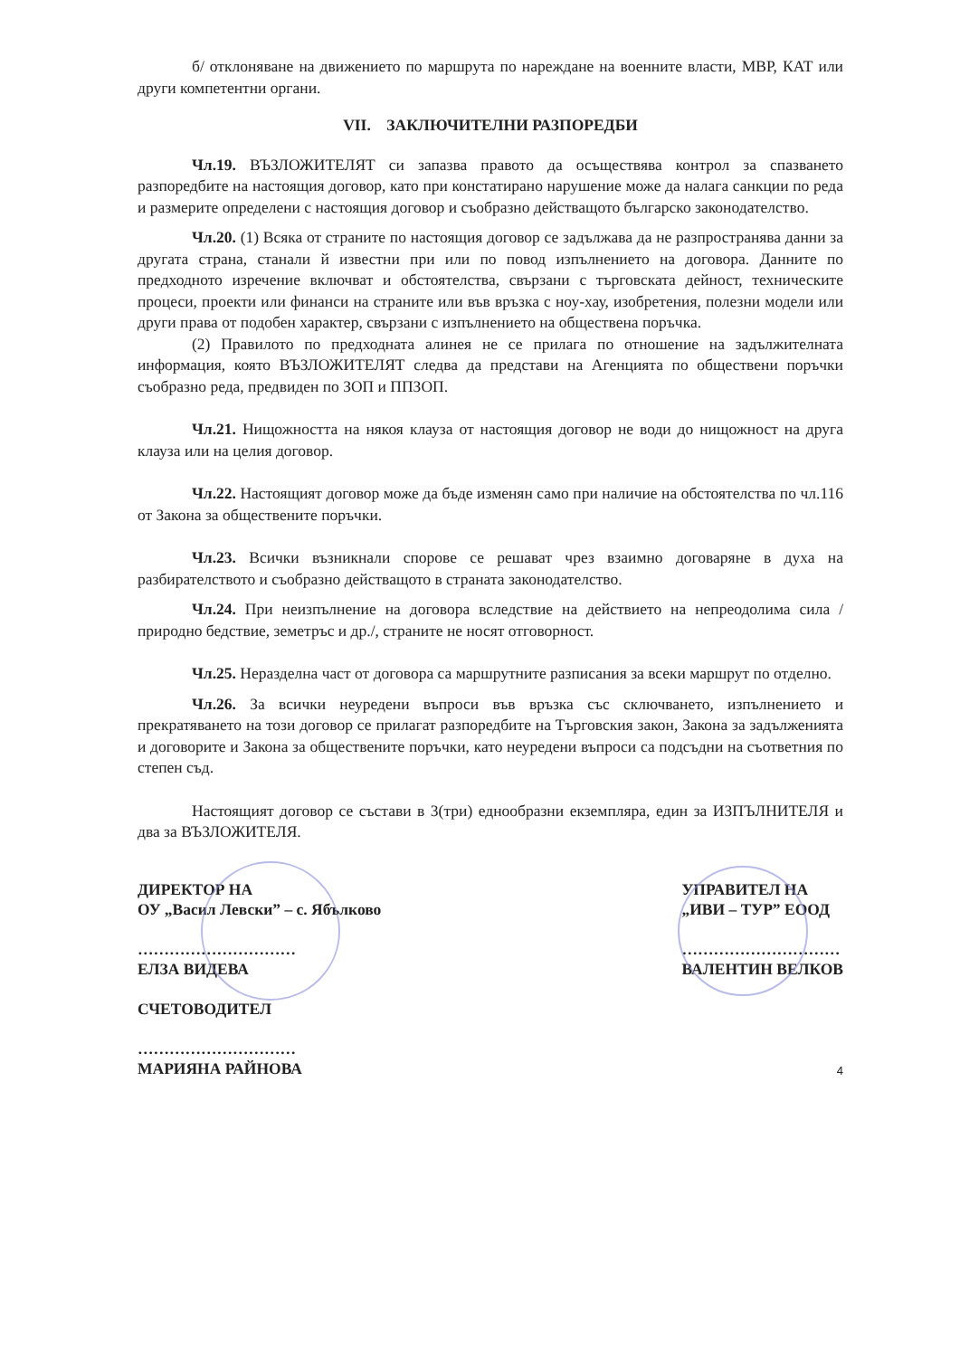б/ отклоняване на движението по маршрута по нареждане на военните власти, МВР, КАТ или други компетентни органи.
VII. ЗАКЛЮЧИТЕЛНИ РАЗПОРЕДБИ
Чл.19. ВЪЗЛОЖИТЕЛЯТ си запазва правото да осъществява контрол за спазването разпоредбите на настоящия договор, като при констатирано нарушение може да налага санкции по реда и размерите определени с настоящия договор и съобразно действащото българско законодателство.
Чл.20. (1) Всяка от страните по настоящия договор се задължава да не разпространява данни за другата страна, станали й известни при или по повод изпълнението на договора. Данните по предходното изречение включват и обстоятелства, свързани с търговската дейност, техническите процеси, проекти или финанси на страните или във връзка с ноу-хау, изобретения, полезни модели или други права от подобен характер, свързани с изпълнението на обществена поръчка.
(2) Правилото по предходната алинея не се прилага по отношение на задължителната информация, която ВЪЗЛОЖИТЕЛЯТ следва да представи на Агенцията по обществени поръчки съобразно реда, предвиден по ЗОП и ППЗОП.
Чл.21. Нищожността на някоя клауза от настоящия договор не води до нищожност на друга клауза или на целия договор.
Чл.22. Настоящият договор може да бъде изменян само при наличие на обстоятелства по чл.116 от Закона за обществените поръчки.
Чл.23. Всички възникнали спорове се решават чрез взаимно договаряне в духа на разбирателството и съобразно действащото в страната законодателство.
Чл.24. При неизпълнение на договора вследствие на действието на непреодолима сила /природно бедствие, земетръс и др./, страните не носят отговорност.
Чл.25. Неразделна част от договора са маршрутните разписания за всеки маршрут по отделно.
Чл.26. За всички неуредени въпроси във връзка със сключването, изпълнението и прекратяването на този договор се прилагат разпоредбите на Търговския закон, Закона за задълженията и договорите и Закона за обществените поръчки, като неуредени въпроси са подсъдни на съответния по степен съд.
Настоящият договор се състави в 3(три) еднообразни екземпляра, един за ИЗПЪЛНИТЕЛЯ и два за ВЪЗЛОЖИТЕЛЯ.
ДИРЕКТОР НА
ОУ „Васил Левски” – с. Ябълково
…………………………
ЕЛЗА ВИДЕВА
СЧЕТОВОДИТЕЛ
…………………………
МАРИЯНА РАЙНОВА
УПРАВИТЕЛ НА
„ИВИ – ТУР” ЕООД
…………………………
ВАЛЕНТИН ВЕЛКОВ
4